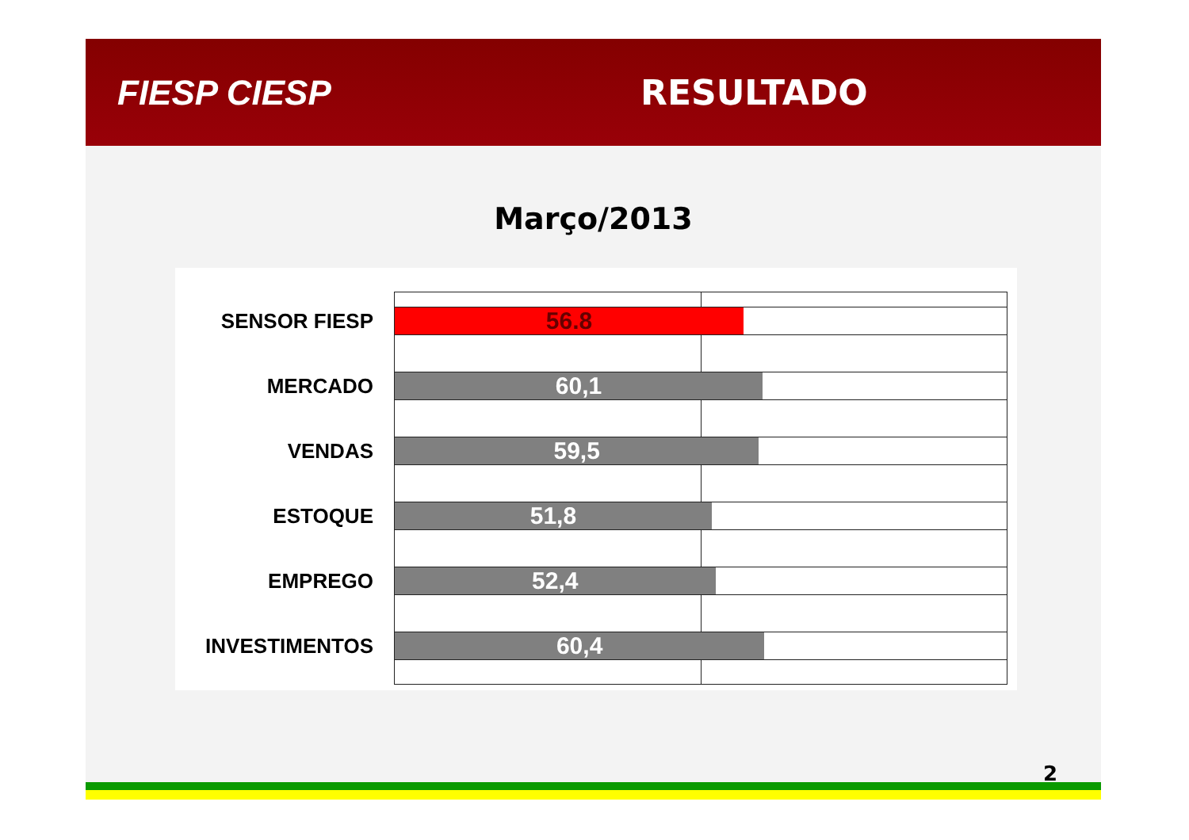FIESP CIESP RESULTADO
Março/2013
SENSOR FIESP
56.8
MERCADO
60,1
VENDAS
59,5
ESTOQUE
51,8
EMPREGO
52,4
INVESTIMENTOS
60,4
2